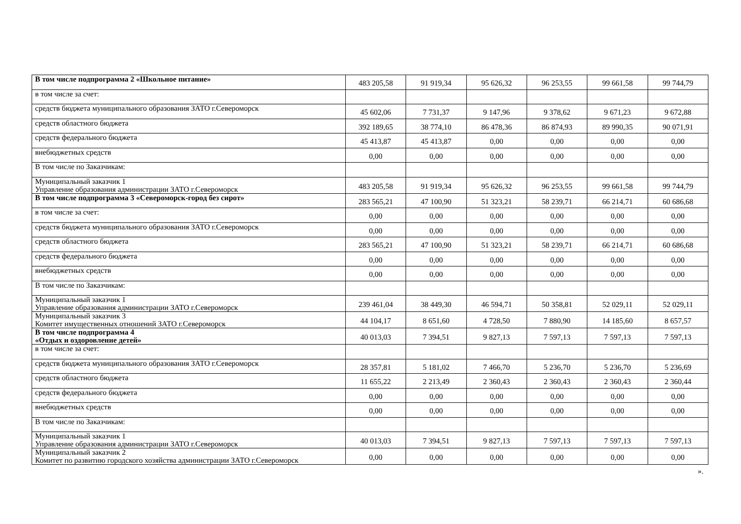| В том числе подпрограмма 2 «Школьное питание» | 483 205,58 | 91 919,34 | 95 626,32 | 96 253,55 | 99 661,58 | 99 744,79 |
| в том числе за счет: | | | | | | |
| средств бюджета муниципального образования ЗАТО г.Североморск | 45 602,06 | 7 731,37 | 9 147,96 | 9 378,62 | 9 671,23 | 9 672,88 |
| средств областного бюджета | 392 189,65 | 38 774,10 | 86 478,36 | 86 874,93 | 89 990,35 | 90 071,91 |
| средств федерального бюджета | 45 413,87 | 45 413,87 | 0,00 | 0,00 | 0,00 | 0,00 |
| внебюджетных средств | 0,00 | 0,00 | 0,00 | 0,00 | 0,00 | 0,00 |
| В том числе по Заказчикам: | | | | | | |
| Муниципальный заказчик 1 Управление образования администрации ЗАТО г.Североморск | 483 205,58 | 91 919,34 | 95 626,32 | 96 253,55 | 99 661,58 | 99 744,79 |
| В том числе подпрограмма 3 «Североморск-город без сирот» | 283 565,21 | 47 100,90 | 51 323,21 | 58 239,71 | 66 214,71 | 60 686,68 |
| в том числе за счет: | 0,00 | 0,00 | 0,00 | 0,00 | 0,00 | 0,00 |
| средств бюджета муниципального образования ЗАТО г.Североморск | 0,00 | 0,00 | 0,00 | 0,00 | 0,00 | 0,00 |
| средств областного бюджета | 283 565,21 | 47 100,90 | 51 323,21 | 58 239,71 | 66 214,71 | 60 686,68 |
| средств федерального бюджета | 0,00 | 0,00 | 0,00 | 0,00 | 0,00 | 0,00 |
| внебюджетных средств | 0,00 | 0,00 | 0,00 | 0,00 | 0,00 | 0,00 |
| В том числе по Заказчикам: | | | | | | |
| Муниципальный заказчик 1 Управление образования администрации ЗАТО г.Североморск | 239 461,04 | 38 449,30 | 46 594,71 | 50 358,81 | 52 029,11 | 52 029,11 |
| Муниципальный заказчик 3 Комитет имущественных отношений ЗАТО г.Североморск | 44 104,17 | 8 651,60 | 4 728,50 | 7 880,90 | 14 185,60 | 8 657,57 |
| В том числе подпрограмма 4 «Отдых и оздоровление детей» | 40 013,03 | 7 394,51 | 9 827,13 | 7 597,13 | 7 597,13 | 7 597,13 |
| в том числе за счет: | | | | | | |
| средств бюджета муниципального образования ЗАТО г.Североморск | 28 357,81 | 5 181,02 | 7 466,70 | 5 236,70 | 5 236,70 | 5 236,69 |
| средств областного бюджета | 11 655,22 | 2 213,49 | 2 360,43 | 2 360,43 | 2 360,43 | 2 360,44 |
| средств федерального бюджета | 0,00 | 0,00 | 0,00 | 0,00 | 0,00 | 0,00 |
| внебюджетных средств | 0,00 | 0,00 | 0,00 | 0,00 | 0,00 | 0,00 |
| В том числе по Заказчикам: | | | | | | |
| Муниципальный заказчик 1 Управление образования администрации ЗАТО г.Североморск | 40 013,03 | 7 394,51 | 9 827,13 | 7 597,13 | 7 597,13 | 7 597,13 |
| Муниципальный заказчик 2 Комитет по развитию городского хозяйства администрации ЗАТО г.Североморск | 0,00 | 0,00 | 0,00 | 0,00 | 0,00 | 0,00 |
».